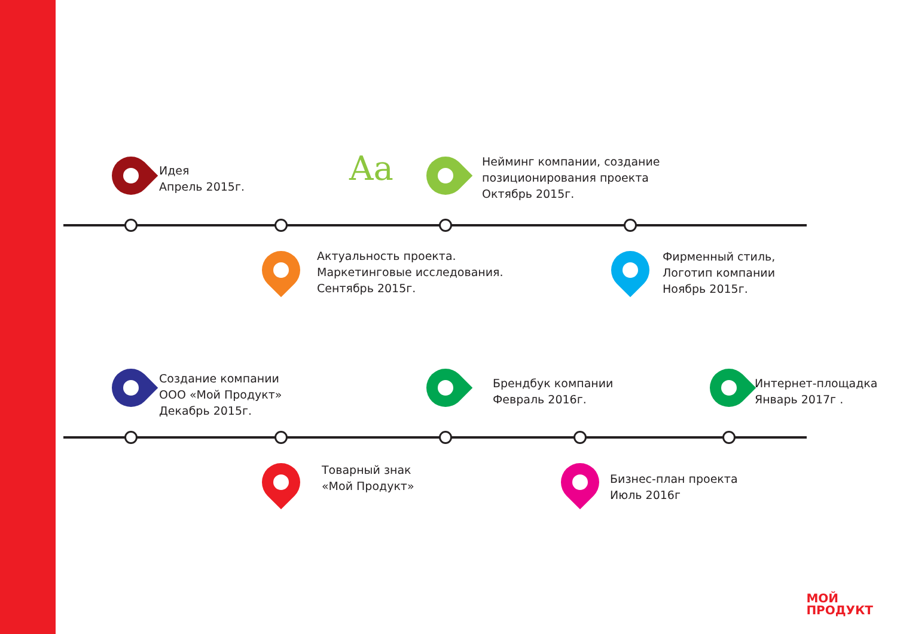Идея
Апрель 2015г.
Нейминг компании, создание
позиционирования проекта
Октябрь 2015г.
Актуальность проекта.
Маркетинговые исследования.
Сентябрь 2015г.
Фирменный стиль,
Логотип компании
Ноябрь 2015г.
Создание компании
ООО «Мой Продукт»
Декабрь 2015г.
Брендбук компании
Февраль 2016г.
Интернет-площадка
Январь 2017г .
Товарный знак
«Мой Продукт»
Бизнес-план проекта
Июль 2016г
Aa
МОЙ
ПРОДУКТ